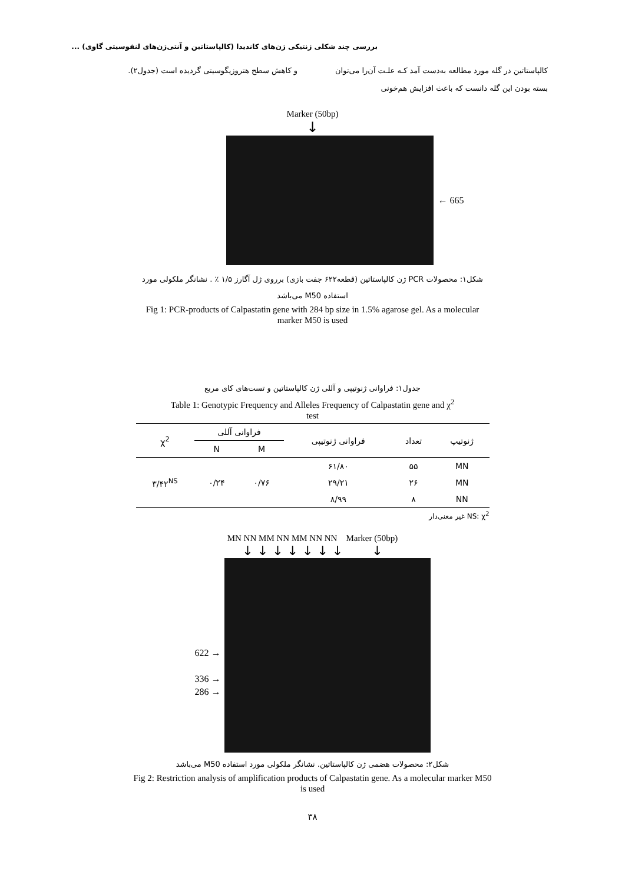بررسی چند شکلی ژنتیکی ژن‌های کاندیدا (کالپاستاتین و آنتی‌ژن‌های لنفوسیتی گاوی) ...
کالپاستاتین در گله مورد مطالعه به‌دست آمد کـه علـت آن‌را می‌توان بسته بودن این گله دانست که باعث افزایش هم‌خونی
و کاهش سطح هتروزیگوسیتی گردیده است (جدول۲).
Marker (50bp)
↓
← 665
شکل۱: محصولات PCR ژن کالپاستاتین (قطعه۶۲۲ جفت بازی) برروی ژل آگارز ۱/۵ ٪ . نشانگر ملکولی مورد
استفاده M50 می‌باشد
Fig 1: PCR-products of Calpastatin gene with 284 bp size in 1.5% agarose gel. As a molecular
marker M50 is used
جدول۱: فراوانی ژنوتیپی و آللی ژن کالپاستاتین و تست‌های کای مربع
Table 1: Genotypic Frequency and Alleles Frequency of Calpastatin gene and χ<sup>2</sup>
test
| ژنوتیپ | تعداد | فراوانی ژنوتیپی | فراوانی آللی | | χ<sup>2</sup> |
| --- | --- | --- | --- | --- | --- |
| | | | M | N | |
| MN | ۵۵ | ۶۱/۸۰ | ۰/۷۶ | ۰/۲۴ | ۳/۴۲<sup>NS</sup> |
| MN | ۲۶ | ۲۹/۲۱ | | | |
| NN | ۸ | ۸/۹۹ | | | |
NS: χ<sup>2</sup> غیر معنی‌دار
MN NN MM NN MM NN NN Marker (50bp)
↓ ↓ ↓ ↓ ↓ ↓ ↓ ↓
622 →
336 →
286 →
شکل۲: محصولات هضمی ژن کالپاستاتین. نشانگر ملکولی مورد استفاده M50 می‌باشد
Fig 2: Restriction analysis of amplification products of Calpastatin gene. As a molecular marker M50
is used
۳۸